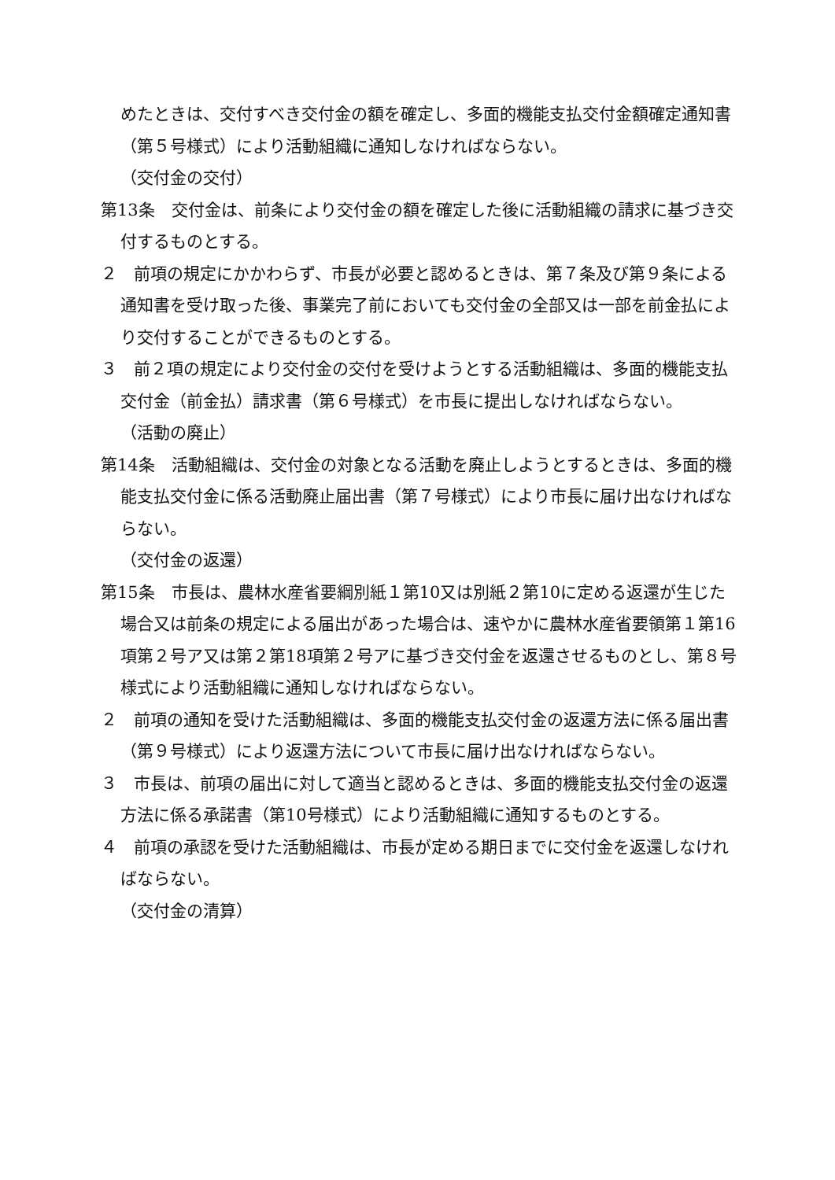めたときは、交付すべき交付金の額を確定し、多面的機能支払交付金額確定通知書（第５号様式）により活動組織に通知しなければならない。
（交付金の交付）
第13条　交付金は、前条により交付金の額を確定した後に活動組織の請求に基づき交付するものとする。
２　前項の規定にかかわらず、市長が必要と認めるときは、第７条及び第９条による通知書を受け取った後、事業完了前においても交付金の全部又は一部を前金払により交付することができるものとする。
３　前２項の規定により交付金の交付を受けようとする活動組織は、多面的機能支払交付金（前金払）請求書（第６号様式）を市長に提出しなければならない。
（活動の廃止）
第14条　活動組織は、交付金の対象となる活動を廃止しようとするときは、多面的機能支払交付金に係る活動廃止届出書（第７号様式）により市長に届け出なければならない。
（交付金の返還）
第15条　市長は、農林水産省要綱別紙１第10又は別紙２第10に定める返還が生じた場合又は前条の規定による届出があった場合は、速やかに農林水産省要領第１第16項第２号ア又は第２第18項第２号アに基づき交付金を返還させるものとし、第８号様式により活動組織に通知しなければならない。
２　前項の通知を受けた活動組織は、多面的機能支払交付金の返還方法に係る届出書（第９号様式）により返還方法について市長に届け出なければならない。
３　市長は、前項の届出に対して適当と認めるときは、多面的機能支払交付金の返還方法に係る承諾書（第10号様式）により活動組織に通知するものとする。
４　前項の承認を受けた活動組織は、市長が定める期日までに交付金を返還しなければならない。
（交付金の清算）